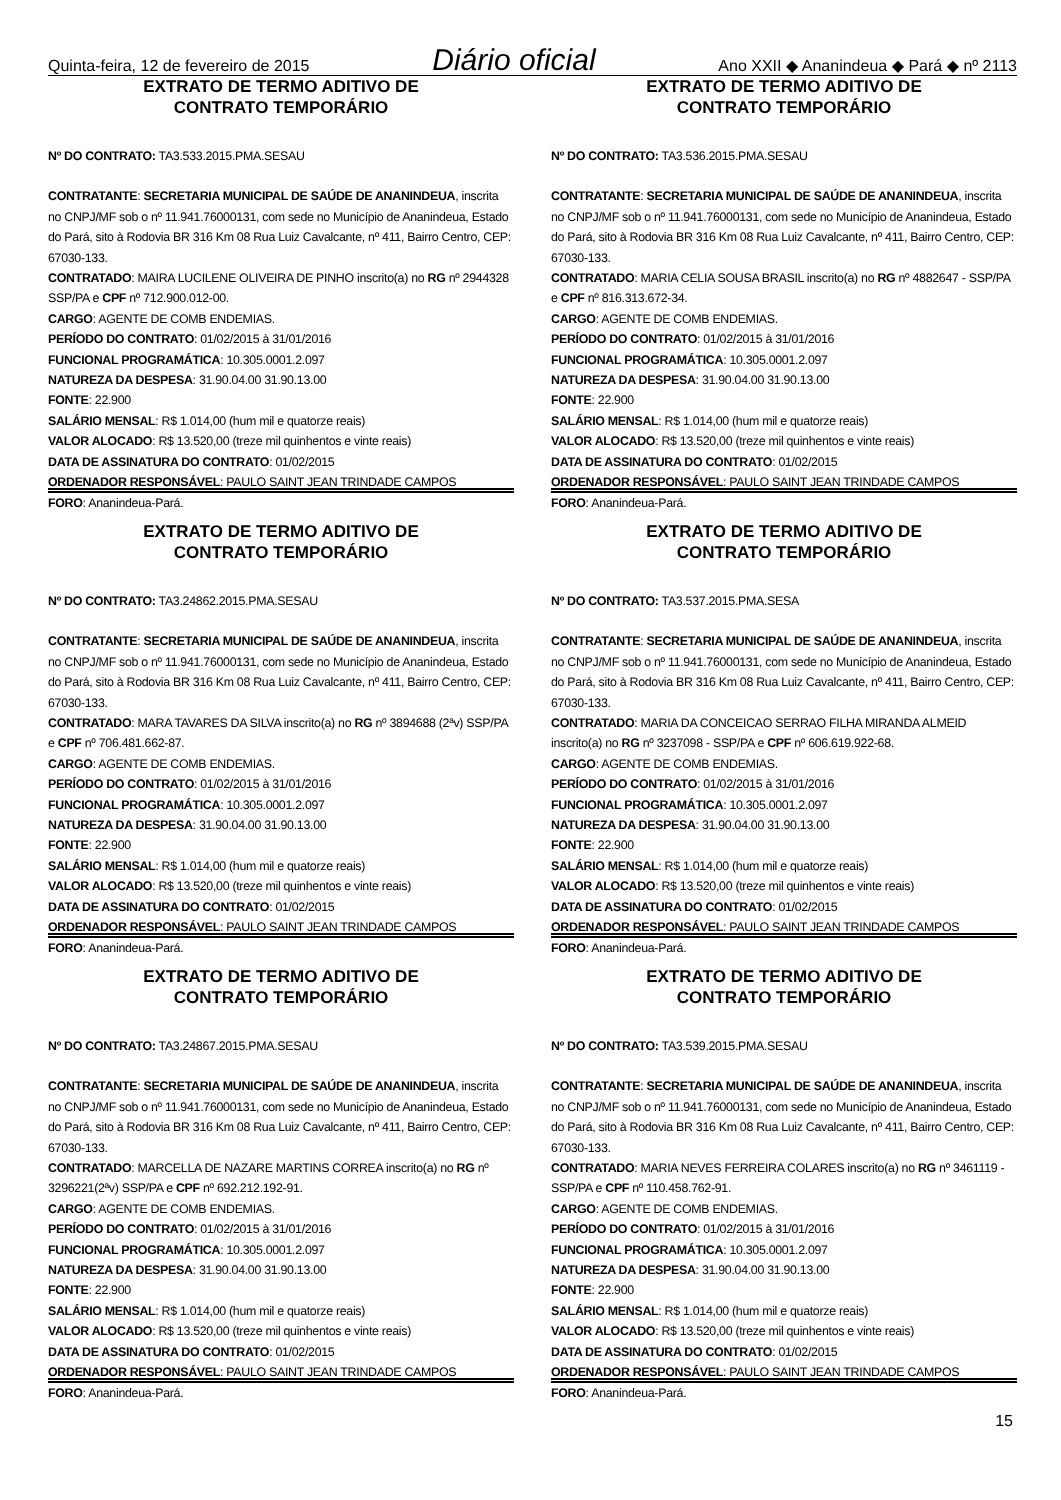Quinta-feira, 12 de fevereiro de 2015 Diário oficial Ano XXII ◆ Ananindeua ◆ Pará ◆ nº 2113
EXTRATO DE TERMO ADITIVO DE
CONTRATO TEMPORÁRIO
Nº DO CONTRATO: TA3.533.2015.PMA.SESAU
CONTRATANTE: SECRETARIA MUNICIPAL DE SAÚDE DE ANANINDEUA, inscrita no CNPJ/MF sob o nº 11.941.76000131, com sede no Município de Ananindeua, Estado do Pará, sito à Rodovia BR 316 Km 08 Rua Luiz Cavalcante, nº 411, Bairro Centro, CEP: 67030-133.
CONTRATADO: MAIRA LUCILENE OLIVEIRA DE PINHO inscrito(a) no RG nº 2944328 SSP/PA e CPF nº 712.900.012-00.
CARGO: AGENTE DE COMB ENDEMIAS.
PERÍODO DO CONTRATO: 01/02/2015 à 31/01/2016
FUNCIONAL PROGRAMÁTICA: 10.305.0001.2.097
NATUREZA DA DESPESA: 31.90.04.00 31.90.13.00
FONTE: 22.900
SALÁRIO MENSAL: R$ 1.014,00 (hum mil e quatorze reais)
VALOR ALOCADO: R$ 13.520,00 (treze mil quinhentos e vinte reais)
DATA DE ASSINATURA DO CONTRATO: 01/02/2015
ORDENADOR RESPONSÁVEL: PAULO SAINT JEAN TRINDADE CAMPOS
FORO: Ananindeua-Pará.
EXTRATO DE TERMO ADITIVO DE
CONTRATO TEMPORÁRIO
Nº DO CONTRATO: TA3.24862.2015.PMA.SESAU
CONTRATANTE: SECRETARIA MUNICIPAL DE SAÚDE DE ANANINDEUA, inscrita no CNPJ/MF sob o nº 11.941.76000131, com sede no Município de Ananindeua, Estado do Pará, sito à Rodovia BR 316 Km 08 Rua Luiz Cavalcante, nº 411, Bairro Centro, CEP: 67030-133.
CONTRATADO: MARA TAVARES DA SILVA inscrito(a) no RG nº 3894688 (2ªv) SSP/PA e CPF nº 706.481.662-87.
CARGO: AGENTE DE COMB ENDEMIAS.
PERÍODO DO CONTRATO: 01/02/2015 à 31/01/2016
FUNCIONAL PROGRAMÁTICA: 10.305.0001.2.097
NATUREZA DA DESPESA: 31.90.04.00 31.90.13.00
FONTE: 22.900
SALÁRIO MENSAL: R$ 1.014,00 (hum mil e quatorze reais)
VALOR ALOCADO: R$ 13.520,00 (treze mil quinhentos e vinte reais)
DATA DE ASSINATURA DO CONTRATO: 01/02/2015
ORDENADOR RESPONSÁVEL: PAULO SAINT JEAN TRINDADE CAMPOS
FORO: Ananindeua-Pará.
EXTRATO DE TERMO ADITIVO DE
CONTRATO TEMPORÁRIO
Nº DO CONTRATO: TA3.24867.2015.PMA.SESAU
CONTRATANTE: SECRETARIA MUNICIPAL DE SAÚDE DE ANANINDEUA, inscrita no CNPJ/MF sob o nº 11.941.76000131, com sede no Município de Ananindeua, Estado do Pará, sito à Rodovia BR 316 Km 08 Rua Luiz Cavalcante, nº 411, Bairro Centro, CEP: 67030-133.
CONTRATADO: MARCELLA DE NAZARE MARTINS CORREA inscrito(a) no RG nº 3296221(2ªv) SSP/PA e CPF nº 692.212.192-91.
CARGO: AGENTE DE COMB ENDEMIAS.
PERÍODO DO CONTRATO: 01/02/2015 à 31/01/2016
FUNCIONAL PROGRAMÁTICA: 10.305.0001.2.097
NATUREZA DA DESPESA: 31.90.04.00 31.90.13.00
FONTE: 22.900
SALÁRIO MENSAL: R$ 1.014,00 (hum mil e quatorze reais)
VALOR ALOCADO: R$ 13.520,00 (treze mil quinhentos e vinte reais)
DATA DE ASSINATURA DO CONTRATO: 01/02/2015
ORDENADOR RESPONSÁVEL: PAULO SAINT JEAN TRINDADE CAMPOS
FORO: Ananindeua-Pará.
EXTRATO DE TERMO ADITIVO DE
CONTRATO TEMPORÁRIO
Nº DO CONTRATO: TA3.536.2015.PMA.SESAU
CONTRATANTE: SECRETARIA MUNICIPAL DE SAÚDE DE ANANINDEUA, inscrita no CNPJ/MF sob o nº 11.941.76000131, com sede no Município de Ananindeua, Estado do Pará, sito à Rodovia BR 316 Km 08 Rua Luiz Cavalcante, nº 411, Bairro Centro, CEP: 67030-133.
CONTRATADO: MARIA CELIA SOUSA BRASIL inscrito(a) no RG nº 4882647 - SSP/PA e CPF nº 816.313.672-34.
CARGO: AGENTE DE COMB ENDEMIAS.
PERÍODO DO CONTRATO: 01/02/2015 à 31/01/2016
FUNCIONAL PROGRAMÁTICA: 10.305.0001.2.097
NATUREZA DA DESPESA: 31.90.04.00 31.90.13.00
FONTE: 22.900
SALÁRIO MENSAL: R$ 1.014,00 (hum mil e quatorze reais)
VALOR ALOCADO: R$ 13.520,00 (treze mil quinhentos e vinte reais)
DATA DE ASSINATURA DO CONTRATO: 01/02/2015
ORDENADOR RESPONSÁVEL: PAULO SAINT JEAN TRINDADE CAMPOS
FORO: Ananindeua-Pará.
EXTRATO DE TERMO ADITIVO DE
CONTRATO TEMPORÁRIO
Nº DO CONTRATO: TA3.537.2015.PMA.SESA
CONTRATANTE: SECRETARIA MUNICIPAL DE SAÚDE DE ANANINDEUA, inscrita no CNPJ/MF sob o nº 11.941.76000131, com sede no Município de Ananindeua, Estado do Pará, sito à Rodovia BR 316 Km 08 Rua Luiz Cavalcante, nº 411, Bairro Centro, CEP: 67030-133.
CONTRATADO: MARIA DA CONCEICAO SERRAO FILHA MIRANDA ALMEID inscrito(a) no RG nº 3237098 - SSP/PA e CPF nº 606.619.922-68.
CARGO: AGENTE DE COMB ENDEMIAS.
PERÍODO DO CONTRATO: 01/02/2015 à 31/01/2016
FUNCIONAL PROGRAMÁTICA: 10.305.0001.2.097
NATUREZA DA DESPESA: 31.90.04.00 31.90.13.00
FONTE: 22.900
SALÁRIO MENSAL: R$ 1.014,00 (hum mil e quatorze reais)
VALOR ALOCADO: R$ 13.520,00 (treze mil quinhentos e vinte reais)
DATA DE ASSINATURA DO CONTRATO: 01/02/2015
ORDENADOR RESPONSÁVEL: PAULO SAINT JEAN TRINDADE CAMPOS
FORO: Ananindeua-Pará.
EXTRATO DE TERMO ADITIVO DE
CONTRATO TEMPORÁRIO
Nº DO CONTRATO: TA3.539.2015.PMA.SESAU
CONTRATANTE: SECRETARIA MUNICIPAL DE SAÚDE DE ANANINDEUA, inscrita no CNPJ/MF sob o nº 11.941.76000131, com sede no Município de Ananindeua, Estado do Pará, sito à Rodovia BR 316 Km 08 Rua Luiz Cavalcante, nº 411, Bairro Centro, CEP: 67030-133.
CONTRATADO: MARIA NEVES FERREIRA COLARES inscrito(a) no RG nº 3461119 - SSP/PA e CPF nº 110.458.762-91.
CARGO: AGENTE DE COMB ENDEMIAS.
PERÍODO DO CONTRATO: 01/02/2015 à 31/01/2016
FUNCIONAL PROGRAMÁTICA: 10.305.0001.2.097
NATUREZA DA DESPESA: 31.90.04.00 31.90.13.00
FONTE: 22.900
SALÁRIO MENSAL: R$ 1.014,00 (hum mil e quatorze reais)
VALOR ALOCADO: R$ 13.520,00 (treze mil quinhentos e vinte reais)
DATA DE ASSINATURA DO CONTRATO: 01/02/2015
ORDENADOR RESPONSÁVEL: PAULO SAINT JEAN TRINDADE CAMPOS
FORO: Ananindeua-Pará.
15